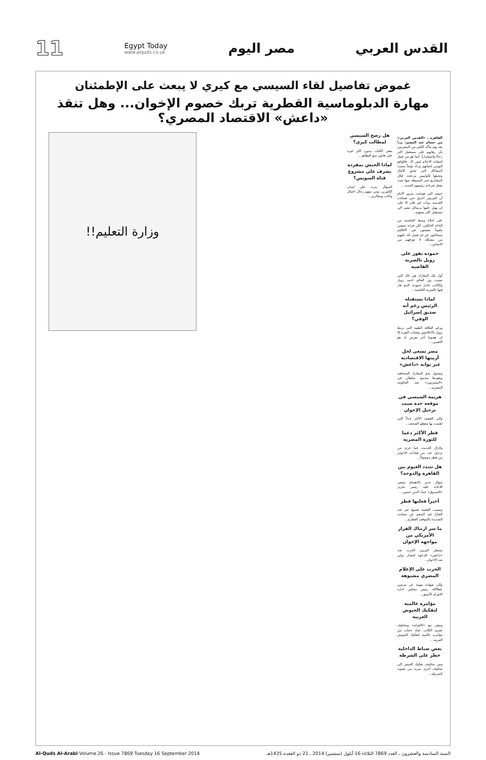11
Egypt Today
www.alquds.co.uk
مصر اليوم القدس العربي
غموض تفاصيل لقاء السيسي مع كيري لا يبعث على الإطمئنان
مهارة الدبلوماسية القطرية تربك خصوم الإخوان... وهل تنقذ «داعش» الاقتصاد المصري؟
وزارة التعليم!!
القاهرة ـ «القدس العربي» من حسام عبد البصير: يوماً بعد يوم يتأكد الكثير من المصريين بأن رهانهم على مستقبل اكثر رخاءً واستقراراً، انما هو من قبيل اضغاث الاحلام ليس إلا.. فالواقع اليومي لحياتهم يزداد بؤساً بسبب المشاكل التي تخنق الآمال وتحيلها لكوابيس مزعجة، فكل المشاريع حتى البسيطة منها تتبدد بفعل صراحة رئيسهم الجديد...
حبيبته التي فوجئت بمرور الايام أن العريس احرق حتى قصائده القديمة، وبات غير قادر الا على ان يهيل عليها برسائل تشير الى مستقبل اكثر صعوبة...
على إجلاء وسط العاصمة من الباعة الجائلين، لكن قرابة سبعين مليوناً يعيشون في الاقاليم يتساءلون عن اي فضل عاد عليهم من مشكلة لا تؤرقهم من الاساس...
حمودة يفوز على زويل بالضربة القاضية
أول تلك المعارك هي تلك التي نشبت بين العالم احمد زويل والكاتب عادل حمودة، الذي فاز فيها بالضربة القاضية...
لماذا يستقبله الرئيس رغم أنه صديق إسرائيل الوفي؟
ورغم العلاقة الطيبة التي تربط زويل بالاعلاميين وشباب الثورة إلا ان هجوما آخر تعرض له هو الاقسى...
مصر تسعى لحل أزمتها الاقتصادية عبر بوابة «داعش»
ونتحول نحو المعارك الصحافية ويقودها محمود سلطان في «المصريون» ضد الحكومة المصرية...
هزيمة السيسي في موقعة جدة سبب ترحيل الإخوان
والى القضية الاكثر جدلاً التي اهتمت بها معظم الصحف...
قطر الأكثر دعما للثورة المصرية
ولازال الحديث عما جرى من ترحيل عدد من قيادات الاخوان من قطر موصولاً...
هل تتبدد الغيوم بين القاهرة والدوحة؟
سؤال جدير بالاهتمام يسعى للاجابة عليه رئيس تحرير «الشروق» عماد الدين حسين...
أخيراً فعلتها قطر
وبسبب القضية نفسها عبر عبد الفتاح عبد المنعم عن سعادته الشديدة بالموقف القطري...
ما سر ارتباك الفرار الأمريكي من مواجهة الإخوان
يستغل كثيرون الحرب ضد «داعش» للدعوة لحصار دولي ضد الاخوان...
الحرب على الإعلام المصري مشبوهة
وإلى شهادة مهمة عن مرسي عطاالله رئيس مجلس ادارة الاهرام الأسبق...
مؤامرة عالمية لتفكيك الجيوش العربية
ونبقى مع «الاهرام» ومخاوف تعتري الكاتب عماد حجاب من مؤامرة عالمية لتفكيك الجيوش العربية...
بعض ضباط الداخلية خطر على الشرطة
ومن مخاوف تفكيك الجيش إلى مخاوف اخرى بمزيد من تشويه الشرطة...
هل رضخ السيسي لمطالب كيري؟
يعض الكتاب يبدون اكثر غيرة على قانون منع التظاهر...
لماذا الجيش بمفرده يشرف على مشروع قناة السويس؟
السؤال يتردد على لسان الكثيرين، ومن بينهم رجال اعمال وكتاب ومفكرين...
Al-Quds Al-Arabi Volume 26 - Issue 7869 Tuesday 16 September 2014 السنة السادسة والعشرون ـ العدد 7869 الثلاثاء 16 أيلول (سبتمبر) 2014 ـ 21 ذو القعدة 1435هـ